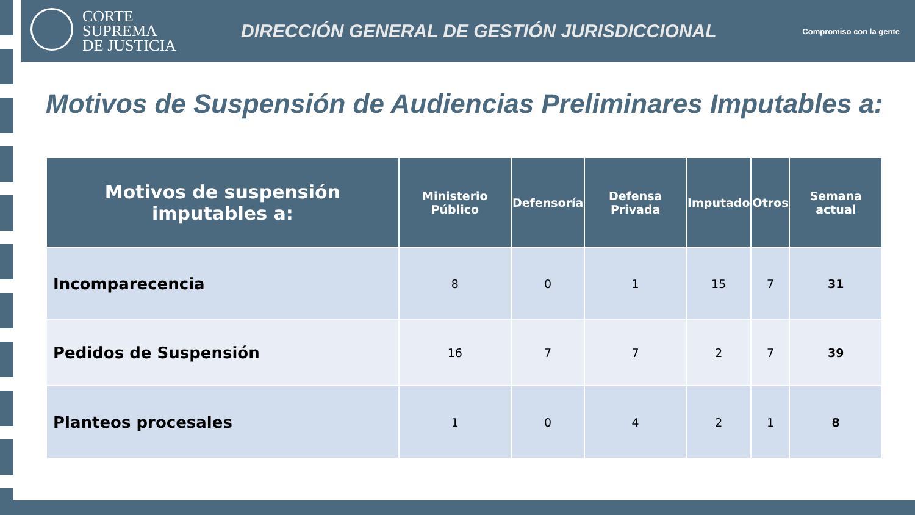CORTE
SUPREMA
DE JUSTICIA
DIRECCIÓN GENERAL DE GESTIÓN JURISDICCIONAL
Compromiso con la gente
Motivos de Suspensión de Audiencias Preliminares Imputables a:
| Motivos de suspensión imputables a: | Ministerio Público | Defensoría | Defensa Privada | Imputado | Otros | Semana actual |
| --- | --- | --- | --- | --- | --- | --- |
| Incomparecencia | 8 | 0 | 1 | 15 | 7 | 31 |
| Pedidos de Suspensión | 16 | 7 | 7 | 2 | 7 | 39 |
| Planteos procesales | 1 | 0 | 4 | 2 | 1 | 8 |